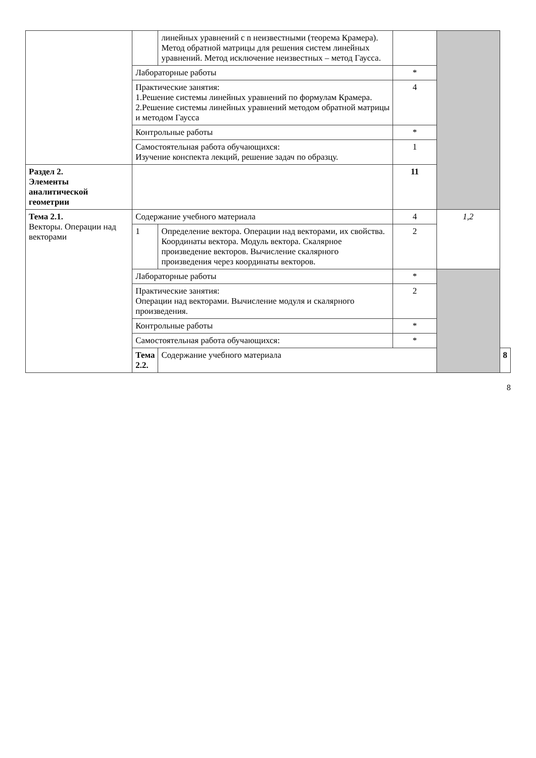| | | линейных уравнений с n неизвестными (теорема Крамера). Метод обратной матрицы для решения систем линейных уравнений. Метод исключение неизвестных – метод Гаусса. | | | |
| | Лабораторные работы | | * | | |
| | Практические занятия: 1.Решение системы линейных уравнений по формулам Крамера. 2.Решение системы линейных уравнений методом обратной матрицы и методом Гаусса | | 4 | | |
| | Контрольные работы | | * | | |
| | Самостоятельная работа обучающихся: Изучение конспекта лекций, решение задач по образцу. | | 1 | | |
| Раздел 2. Элементы аналитической геометрии | | | 11 | | |
| Тема 2.1. Векторы. Операции над векторами | Содержание учебного материала | | 4 | 1,2 | |
| | 1 | Определение вектора. Операции над векторами, их свойства. Координаты вектора. Модуль вектора. Скалярное произведение векторов. Вычисление скалярного произведения через координаты векторов. | 2 | | |
| | Лабораторные работы | | * | | |
| | Практические занятия: Операции над векторами. Вычисление модуля и скалярного произведения. | | 2 | | |
| | Контрольные работы | | * | | |
| | Самостоятельная работа обучающихся: | | * | | |
| | Тема 2.2. | Содержание учебного материала | | | 8 |
8